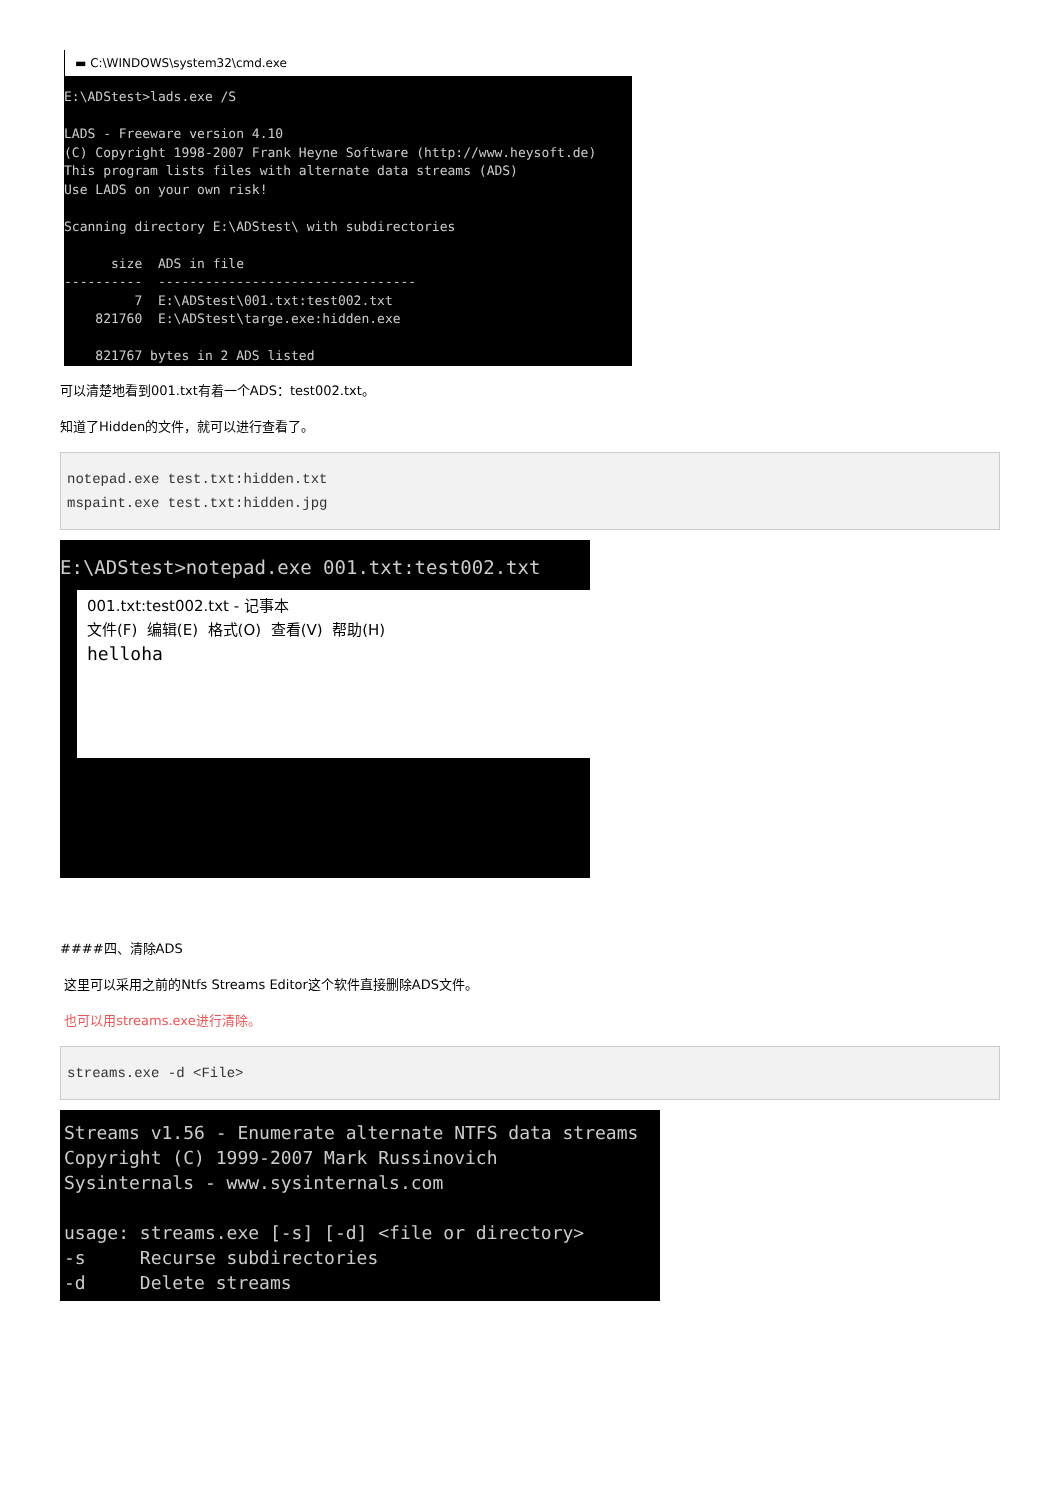▬ C:\WINDOWS\system32\cmd.exe
E:\ADStest>lads.exe /S LADS - Freeware version 4.10 (C) Copyright 1998-2007 Frank Heyne Software (http://www.heysoft.de) This program lists files with alternate data streams (ADS) Use LADS on your own risk! Scanning directory E:\ADStest\ with subdirectories size ADS in file ---------- --------------------------------- 7 E:\ADStest\001.txt:test002.txt 821760 E:\ADStest\targe.exe:hidden.exe 821767 bytes in 2 ADS listed
可以清楚地看到001.txt有着一个ADS：test002.txt。
知道了Hidden的文件，就可以进行查看了。
notepad.exe test.txt:hidden.txt mspaint.exe test.txt:hidden.jpg
E:\ADStest>notepad.exe 001.txt:test002.txt
001.txt:test002.txt - 记事本 文件(F) 编辑(E) 格式(O) 查看(V) 帮助(H) helloha
####四、清除ADS
这里可以采用之前的Ntfs Streams Editor这个软件直接删除ADS文件。
也可以用streams.exe进行清除。
streams.exe -d <File>
Streams v1.56 - Enumerate alternate NTFS data streams Copyright (C) 1999-2007 Mark Russinovich Sysinternals - www.sysinternals.com usage: streams.exe [-s] [-d] <file or directory> -s Recurse subdirectories -d Delete streams